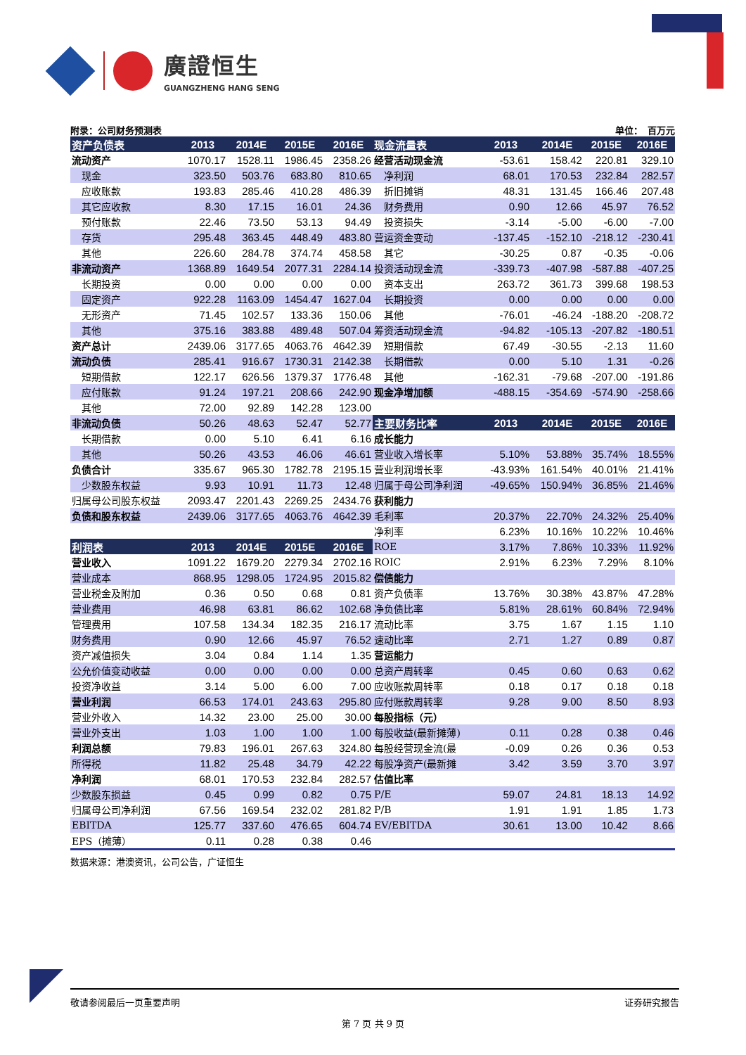廣證恒生
GUANGZHENG HANG SENG
附录：公司财务预测表 单位：　百万元
| 资产负债表 | 2013 | 2014E | 2015E | 2016E | 现金流量表 | 2013 | 2014E | 2015E | 2016E |
| --- | --- | --- | --- | --- | --- | --- | --- | --- | --- |
| 流动资产 | 1070.17 | 1528.11 | 1986.45 | 2358.26 | 经营活动现金流 | -53.61 | 158.42 | 220.81 | 329.10 |
| 现金 | 323.50 | 503.76 | 683.80 | 810.65 | 净利润 | 68.01 | 170.53 | 232.84 | 282.57 |
| 应收账款 | 193.83 | 285.46 | 410.28 | 486.39 | 折旧摊销 | 48.31 | 131.45 | 166.46 | 207.48 |
| 其它应收款 | 8.30 | 17.15 | 16.01 | 24.36 | 财务费用 | 0.90 | 12.66 | 45.97 | 76.52 |
| 预付账款 | 22.46 | 73.50 | 53.13 | 94.49 | 投资损失 | -3.14 | -5.00 | -6.00 | -7.00 |
| 存货 | 295.48 | 363.45 | 448.49 | 483.80 | 营运资金变动 | -137.45 | -152.10 | -218.12 | -230.41 |
| 其他 | 226.60 | 284.78 | 374.74 | 458.58 | 其它 | -30.25 | 0.87 | -0.35 | -0.06 |
| 非流动资产 | 1368.89 | 1649.54 | 2077.31 | 2284.14 | 投资活动现金流 | -339.73 | -407.98 | -587.88 | -407.25 |
| 长期投资 | 0.00 | 0.00 | 0.00 | 0.00 | 资本支出 | 263.72 | 361.73 | 399.68 | 198.53 |
| 固定资产 | 922.28 | 1163.09 | 1454.47 | 1627.04 | 长期投资 | 0.00 | 0.00 | 0.00 | 0.00 |
| 无形资产 | 71.45 | 102.57 | 133.36 | 150.06 | 其他 | -76.01 | -46.24 | -188.20 | -208.72 |
| 其他 | 375.16 | 383.88 | 489.48 | 507.04 | 筹资活动现金流 | -94.82 | -105.13 | -207.82 | -180.51 |
| 资产总计 | 2439.06 | 3177.65 | 4063.76 | 4642.39 | 短期借款 | 67.49 | -30.55 | -2.13 | 11.60 |
| 流动负债 | 285.41 | 916.67 | 1730.31 | 2142.38 | 长期借款 | 0.00 | 5.10 | 1.31 | -0.26 |
| 短期借款 | 122.17 | 626.56 | 1379.37 | 1776.48 | 其他 | -162.31 | -79.68 | -207.00 | -191.86 |
| 应付账款 | 91.24 | 197.21 | 208.66 | 242.90 | 现金净增加额 | -488.15 | -354.69 | -574.90 | -258.66 |
| 其他 | 72.00 | 92.89 | 142.28 | 123.00 | | | | | |
| 非流动负债 | 50.26 | 48.63 | 52.47 | 52.77 | 主要财务比率 | 2013 | 2014E | 2015E | 2016E |
| 长期借款 | 0.00 | 5.10 | 6.41 | 6.16 | 成长能力 | | | | |
| 其他 | 50.26 | 43.53 | 46.06 | 46.61 | 营业收入增长率 | 5.10% | 53.88% | 35.74% | 18.55% |
| 负债合计 | 335.67 | 965.30 | 1782.78 | 2195.15 | 营业利润增长率 | -43.93% | 161.54% | 40.01% | 21.41% |
| 少数股东权益 | 9.93 | 10.91 | 11.73 | 12.48 | 归属于母公司净利润 | -49.65% | 150.94% | 36.85% | 21.46% |
| 归属母公司股东权益 | 2093.47 | 2201.43 | 2269.25 | 2434.76 | 获利能力 | | | | |
| 负债和股东权益 | 2439.06 | 3177.65 | 4063.76 | 4642.39 | 毛利率 | 20.37% | 22.70% | 24.32% | 25.40% |
| | | | | | 净利率 | 6.23% | 10.16% | 10.22% | 10.46% |
| 利润表 | 2013 | 2014E | 2015E | 2016E | ROE | 3.17% | 7.86% | 10.33% | 11.92% |
| 营业收入 | 1091.22 | 1679.20 | 2279.34 | 2702.16 | ROIC | 2.91% | 6.23% | 7.29% | 8.10% |
| 营业成本 | 868.95 | 1298.05 | 1724.95 | 2015.82 | 偿债能力 | | | | |
| 营业税金及附加 | 0.36 | 0.50 | 0.68 | 0.81 | 资产负债率 | 13.76% | 30.38% | 43.87% | 47.28% |
| 营业费用 | 46.98 | 63.81 | 86.62 | 102.68 | 净负债比率 | 5.81% | 28.61% | 60.84% | 72.94% |
| 管理费用 | 107.58 | 134.34 | 182.35 | 216.17 | 流动比率 | 3.75 | 1.67 | 1.15 | 1.10 |
| 财务费用 | 0.90 | 12.66 | 45.97 | 76.52 | 速动比率 | 2.71 | 1.27 | 0.89 | 0.87 |
| 资产减值损失 | 3.04 | 0.84 | 1.14 | 1.35 | 营运能力 | | | | |
| 公允价值变动收益 | 0.00 | 0.00 | 0.00 | 0.00 | 总资产周转率 | 0.45 | 0.60 | 0.63 | 0.62 |
| 投资净收益 | 3.14 | 5.00 | 6.00 | 7.00 | 应收账款周转率 | 0.18 | 0.17 | 0.18 | 0.18 |
| 营业利润 | 66.53 | 174.01 | 243.63 | 295.80 | 应付账款周转率 | 9.28 | 9.00 | 8.50 | 8.93 |
| 营业外收入 | 14.32 | 23.00 | 25.00 | 30.00 | 每股指标（元） | | | | |
| 营业外支出 | 1.03 | 1.00 | 1.00 | 1.00 | 每股收益(最新摊薄) | 0.11 | 0.28 | 0.38 | 0.46 |
| 利润总额 | 79.83 | 196.01 | 267.63 | 324.80 | 每股经营现金流(最 | -0.09 | 0.26 | 0.36 | 0.53 |
| 所得税 | 11.82 | 25.48 | 34.79 | 42.22 | 每股净资产(最新摊 | 3.42 | 3.59 | 3.70 | 3.97 |
| 净利润 | 68.01 | 170.53 | 232.84 | 282.57 | 估值比率 | | | | |
| 少数股东损益 | 0.45 | 0.99 | 0.82 | 0.75 | P/E | 59.07 | 24.81 | 18.13 | 14.92 |
| 归属母公司净利润 | 67.56 | 169.54 | 232.02 | 281.82 | P/B | 1.91 | 1.91 | 1.85 | 1.73 |
| EBITDA | 125.77 | 337.60 | 476.65 | 604.74 | EV/EBITDA | 30.61 | 13.00 | 10.42 | 8.66 |
| EPS（摊薄） | 0.11 | 0.28 | 0.38 | 0.46 | | | | | |
数据来源：港澳资讯，公司公告，广证恒生
敬请参阅最后一页重要声明 证券研究报告
第 7 页 共 9 页